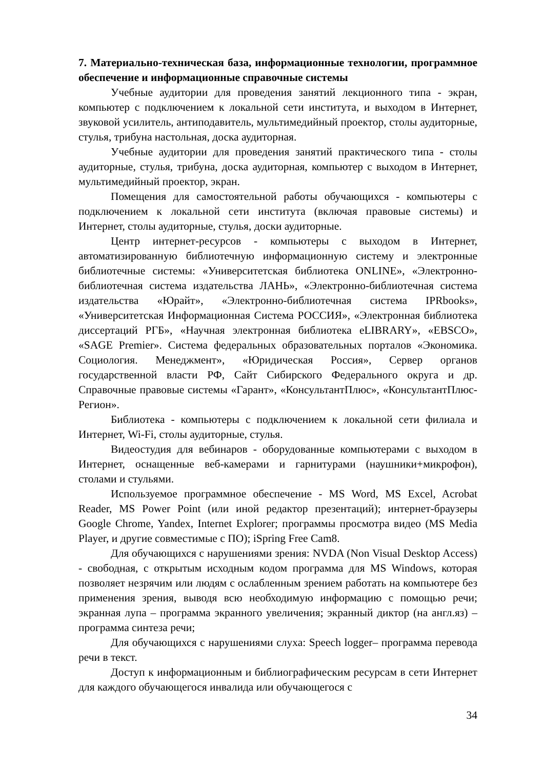7. Материально-техническая база, информационные технологии, программное обеспечение и информационные справочные системы
Учебные аудитории для проведения занятий лекционного типа - экран, компьютер с подключением к локальной сети института, и выходом в Интернет, звуковой усилитель, антиподавитель, мультимедийный проектор, столы аудиторные, стулья, трибуна настольная, доска аудиторная.
Учебные аудитории для проведения занятий практического типа - столы аудиторные, стулья, трибуна, доска аудиторная, компьютер с выходом в Интернет, мультимедийный проектор, экран.
Помещения для самостоятельной работы обучающихся - компьютеры с подключением к локальной сети института (включая правовые системы) и Интернет, столы аудиторные, стулья, доски аудиторные.
Центр интернет-ресурсов - компьютеры с выходом в Интернет, автоматизированную библиотечную информационную систему и электронные библиотечные системы: «Университетская библиотека ONLINE», «Электронно-библиотечная система издательства ЛАНЬ», «Электронно-библиотечная система издательства «Юрайт», «Электронно-библиотечная система IPRbooks», «Университетская Информационная Система РОССИЯ», «Электронная библиотека диссертаций РГБ», «Научная электронная библиотека eLIBRARY», «EBSCO», «SAGE Premier». Система федеральных образовательных порталов «Экономика. Социология. Менеджмент», «Юридическая Россия», Сервер органов государственной власти РФ, Сайт Сибирского Федерального округа и др. Справочные правовые системы «Гарант», «КонсультантПлюс», «КонсультантПлюс-Регион».
Библиотека - компьютеры с подключением к локальной сети филиала и Интернет, Wi-Fi, столы аудиторные, стулья.
Видеостудия для вебинаров - оборудованные компьютерами с выходом в Интернет, оснащенные веб-камерами и гарнитурами (наушники+микрофон), столами и стульями.
Используемое программное обеспечение - MS Word, MS Excel, Acrobat Reader, MS Power Point (или иной редактор презентаций); интернет-браузеры Google Chrome, Yandex, Internet Explorer; программы просмотра видео (MS Media Player, и другие совместимые с ПО); iSpring Free Cam8.
Для обучающихся с нарушениями зрения: NVDA (Non Visual Desktop Access) - свободная, с открытым исходным кодом программа для MS Windows, которая позволяет незрячим или людям с ослабленным зрением работать на компьютере без применения зрения, выводя всю необходимую информацию с помощью речи; экранная лупа – программа экранного увеличения; экранный диктор (на англ.яз) – программа синтеза речи;
Для обучающихся с нарушениями слуха: Speech logger– программа перевода речи в текст.
Доступ к информационным и библиографическим ресурсам в сети Интернет для каждого обучающегося инвалида или обучающегося с
34